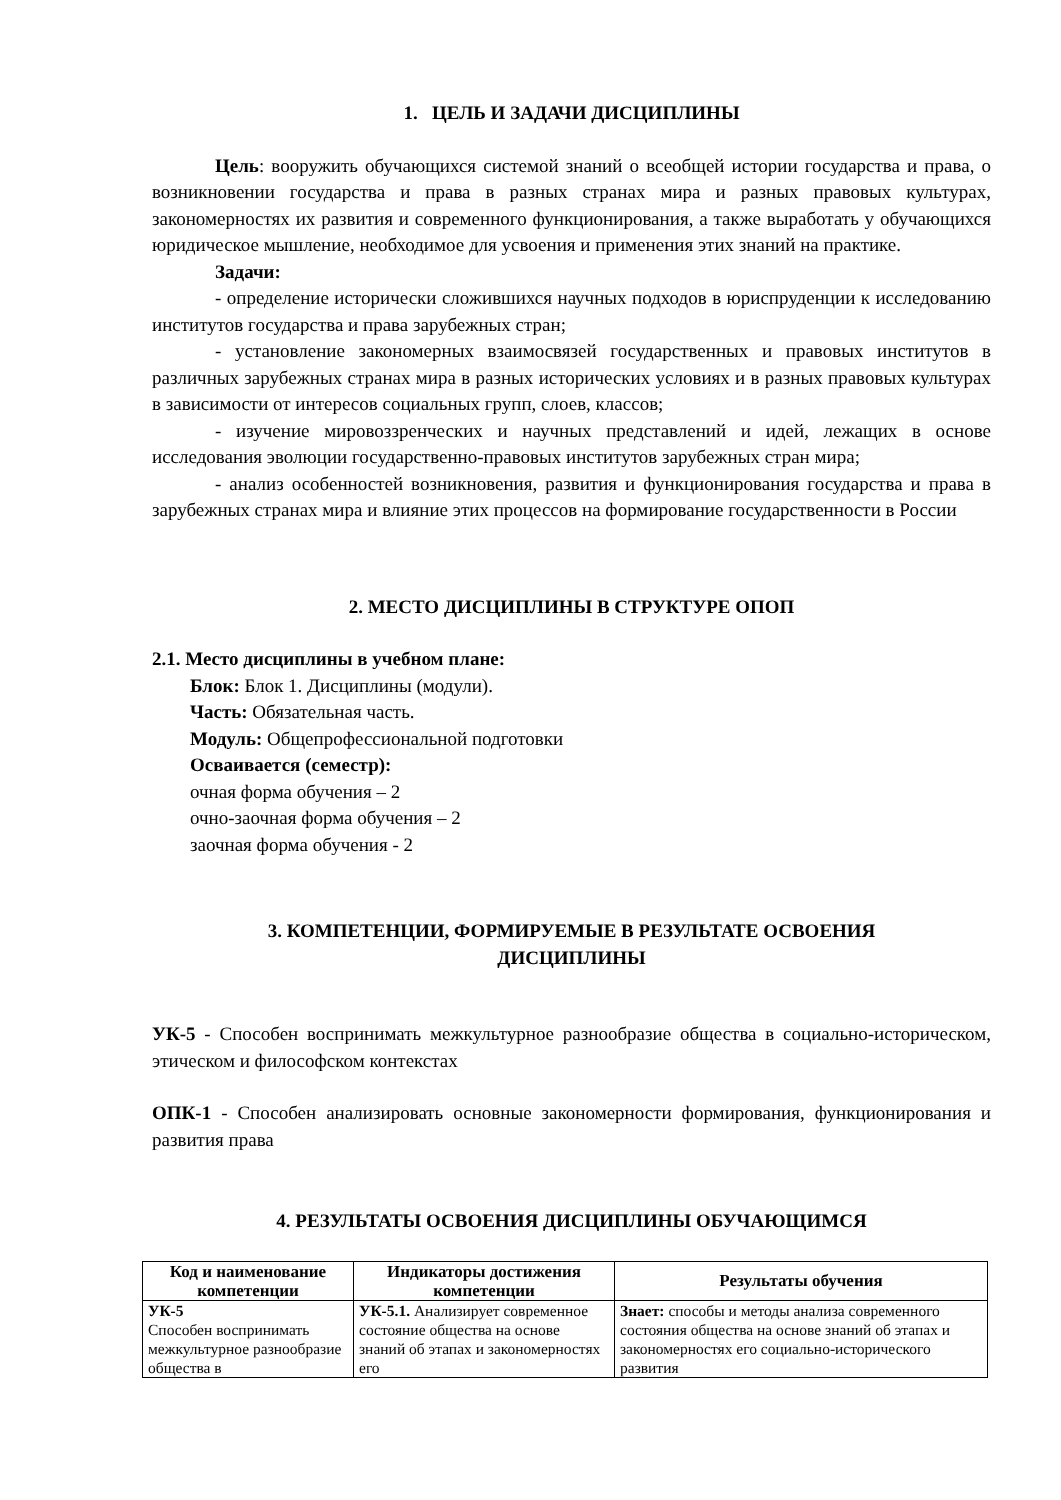1. ЦЕЛЬ И ЗАДАЧИ ДИСЦИПЛИНЫ
Цель: вооружить обучающихся системой знаний о всеобщей истории государства и права, о возникновении государства и права в разных странах мира и разных правовых культурах, закономерностях их развития и современного функционирования, а также выработать у обучающихся юридическое мышление, необходимое для усвоения и применения этих знаний на практике.
Задачи:
- определение исторически сложившихся научных подходов в юриспруденции к исследованию институтов государства и права зарубежных стран;
- установление закономерных взаимосвязей государственных и правовых институтов в различных зарубежных странах мира в разных исторических условиях и в разных правовых культурах в зависимости от интересов социальных групп, слоев, классов;
- изучение мировоззренческих и научных представлений и идей, лежащих в основе исследования эволюции государственно-правовых институтов зарубежных стран мира;
- анализ особенностей возникновения, развития и функционирования государства и права в зарубежных странах мира и влияние этих процессов на формирование государственности в России
2. МЕСТО ДИСЦИПЛИНЫ В СТРУКТУРЕ ОПОП
2.1. Место дисциплины в учебном плане:
Блок: Блок 1. Дисциплины (модули).
Часть: Обязательная часть.
Модуль: Общепрофессиональной подготовки
Осваивается (семестр):
очная форма обучения – 2
очно-заочная форма обучения – 2
заочная форма обучения - 2
3. КОМПЕТЕНЦИИ, ФОРМИРУЕМЫЕ В РЕЗУЛЬТАТЕ ОСВОЕНИЯ
ДИСЦИПЛИНЫ
УК-5 - Способен воспринимать межкультурное разнообразие общества в социально-историческом, этическом и философском контекстах
ОПК-1 - Способен анализировать основные закономерности формирования, функционирования и развития права
4. РЕЗУЛЬТАТЫ ОСВОЕНИЯ ДИСЦИПЛИНЫ ОБУЧАЮЩИМСЯ
| Код и наименование компетенции | Индикаторы достижения компетенции | Результаты обучения |
| --- | --- | --- |
| УК-5 Способен воспринимать межкультурное разнообразие общества в | УК-5.1. Анализирует современное состояние общества на основе знаний об этапах и закономерностях его | Знает: способы и методы анализа современного состояния общества на основе знаний об этапах и закономерностях его социально-исторического развития |